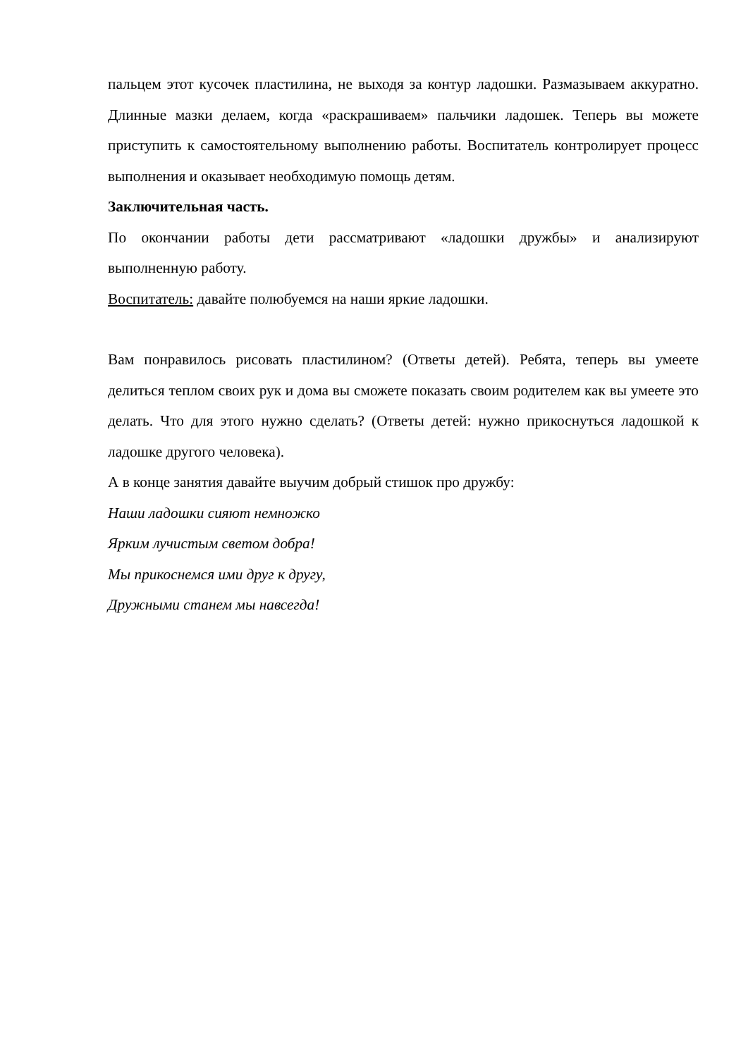пальцем этот кусочек пластилина, не выходя за контур ладошки. Размазываем аккуратно. Длинные мазки делаем, когда «раскрашиваем» пальчики ладошек. Теперь вы можете приступить к самостоятельному выполнению работы. Воспитатель контролирует процесс выполнения и оказывает необходимую помощь детям.
Заключительная часть.
По окончании работы дети рассматривают «ладошки дружбы» и анализируют выполненную работу.
Воспитатель: давайте полюбуемся на наши яркие ладошки.
Вам понравилось рисовать пластилином? (Ответы детей). Ребята, теперь вы умеете делиться теплом своих рук и дома вы сможете показать своим родителем как вы умеете это делать. Что для этого нужно сделать? (Ответы детей: нужно прикоснуться ладошкой к ладошке другого человека).
А в конце занятия давайте выучим добрый стишок про дружбу:
Наши ладошки сияют немножко
Ярким лучистым светом добра!
Мы прикоснемся ими друг к другу,
Дружными станем мы навсегда!